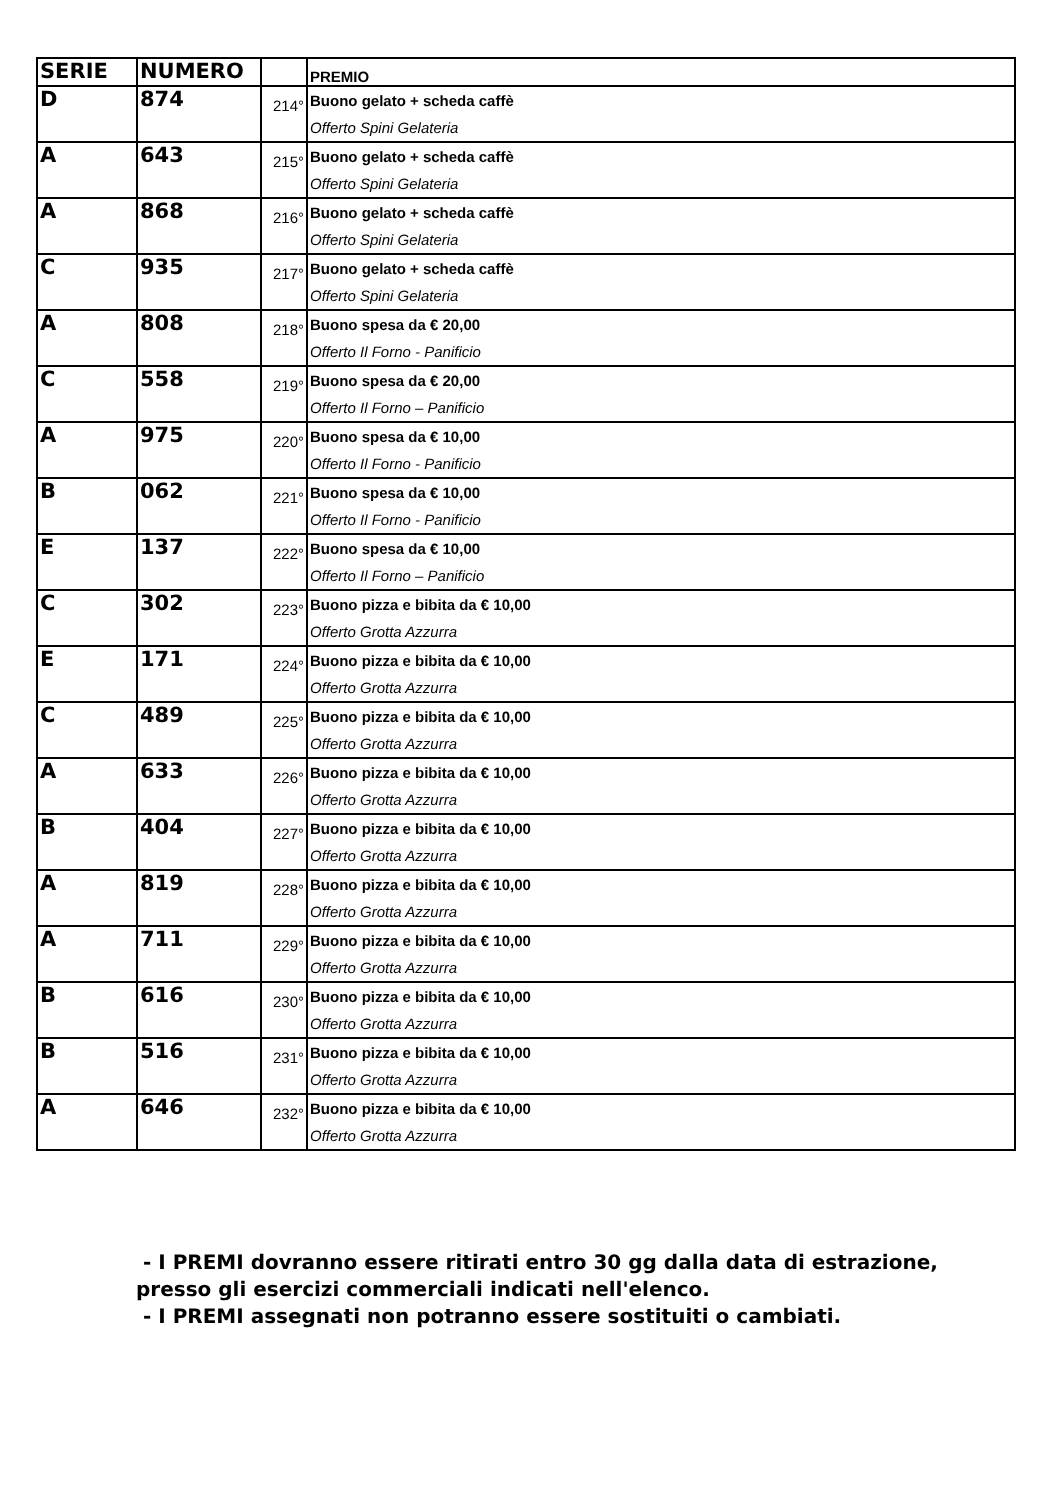| SERIE | NUMERO | | PREMIO |
| --- | --- | --- | --- |
| D | 874 | 214° | Buono gelato + scheda caffè Offerto Spini Gelateria |
| A | 643 | 215° | Buono gelato + scheda caffè Offerto Spini Gelateria |
| A | 868 | 216° | Buono gelato + scheda caffè Offerto Spini Gelateria |
| C | 935 | 217° | Buono gelato + scheda caffè Offerto Spini Gelateria |
| A | 808 | 218° | Buono spesa da € 20,00 Offerto Il Forno - Panificio |
| C | 558 | 219° | Buono spesa da € 20,00 Offerto Il Forno – Panificio |
| A | 975 | 220° | Buono spesa da € 10,00 Offerto Il Forno - Panificio |
| B | 062 | 221° | Buono spesa da € 10,00 Offerto Il Forno - Panificio |
| E | 137 | 222° | Buono spesa da € 10,00 Offerto Il Forno – Panificio |
| C | 302 | 223° | Buono pizza e bibita da € 10,00 Offerto Grotta Azzurra |
| E | 171 | 224° | Buono pizza e bibita da € 10,00 Offerto Grotta Azzurra |
| C | 489 | 225° | Buono pizza e bibita da € 10,00 Offerto Grotta Azzurra |
| A | 633 | 226° | Buono pizza e bibita da € 10,00 Offerto Grotta Azzurra |
| B | 404 | 227° | Buono pizza e bibita da € 10,00 Offerto Grotta Azzurra |
| A | 819 | 228° | Buono pizza e bibita da € 10,00 Offerto Grotta Azzurra |
| A | 711 | 229° | Buono pizza e bibita da € 10,00 Offerto Grotta Azzurra |
| B | 616 | 230° | Buono pizza e bibita da € 10,00 Offerto Grotta Azzurra |
| B | 516 | 231° | Buono pizza e bibita da € 10,00 Offerto Grotta Azzurra |
| A | 646 | 232° | Buono pizza e bibita da € 10,00 Offerto Grotta Azzurra |
- I PREMI dovranno essere ritirati entro 30 gg dalla data di estrazione,
presso gli esercizi commerciali indicati nell'elenco.
- I PREMI assegnati non potranno essere sostituiti o cambiati.